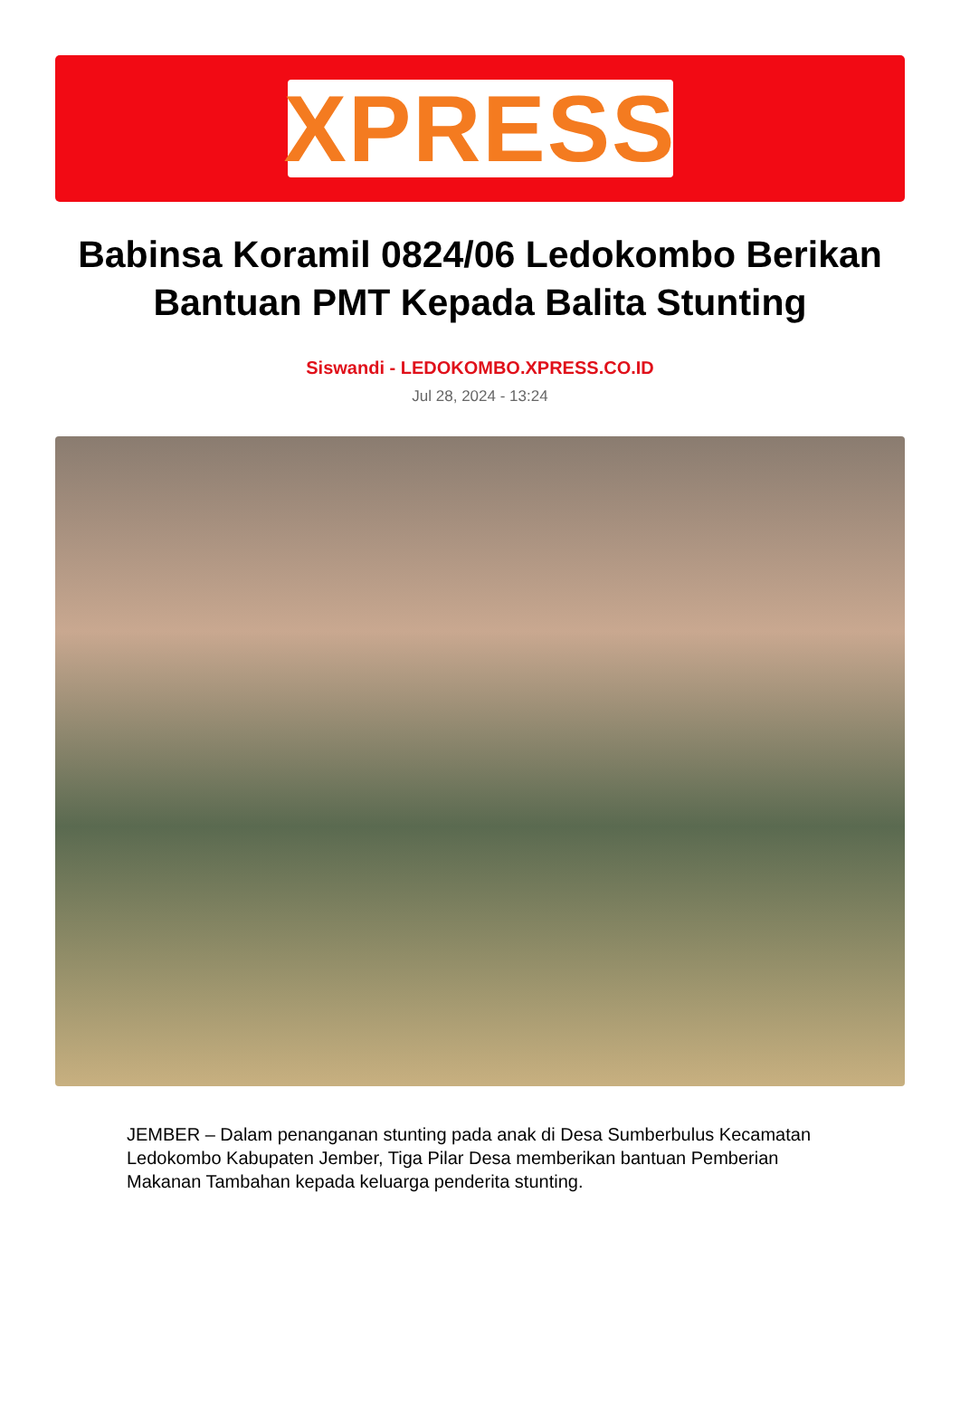XPRESS
Babinsa Koramil 0824/06 Ledokombo Berikan Bantuan PMT Kepada Balita Stunting
Siswandi - LEDOKOMBO.XPRESS.CO.ID
Jul 28, 2024 - 13:24
JEMBER – Dalam penanganan stunting pada anak di Desa Sumberbulus Kecamatan Ledokombo Kabupaten Jember, Tiga Pilar Desa memberikan bantuan Pemberian Makanan Tambahan kepada keluarga penderita stunting.